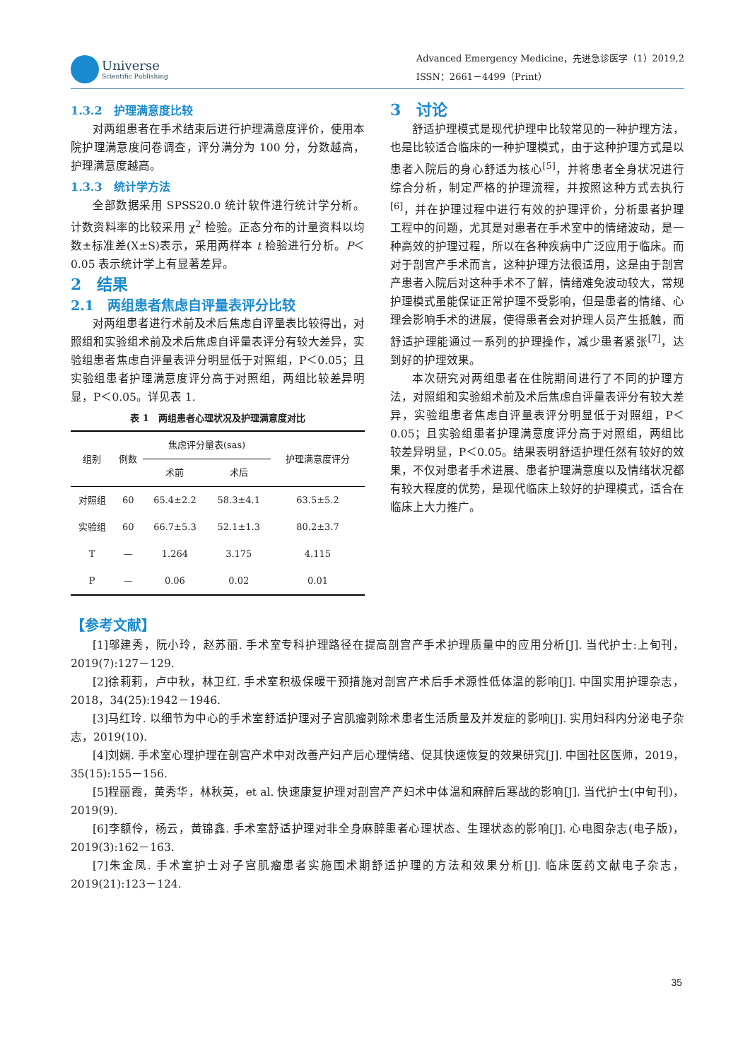Universe
Scientific Publishing
Advanced Emergency Medicine，先进急诊医学（1）2019,2
ISSN：2661－4499（Print）
1.3.2　护理满意度比较
对两组患者在手术结束后进行护理满意度评价，使用本院护理满意度问卷调查，评分满分为 100 分，分数越高，护理满意度越高。
1.3.3　统计学方法
全部数据采用 SPSS20.0 统计软件进行统计学分析。计数资料率的比较采用 χ<sup>2</sup> 检验。正态分布的计量资料以均数±标准差(X±S)表示，采用两样本 t 检验进行分析。P＜0.05 表示统计学上有显著差异。
2　结果
2.1　两组患者焦虑自评量表评分比较
对两组患者进行术前及术后焦虑自评量表比较得出，对照组和实验组术前及术后焦虑自评量表评分有较大差异，实验组患者焦虑自评量表评分明显低于对照组，P＜0.05；且实验组患者护理满意度评分高于对照组，两组比较差异明显，P＜0.05。详见表 1.
表 1　两组患者心理状况及护理满意度对比
| 组别 | 例数 | 焦虑评分量表(sas) | | 护理满意度评分 |
| --- | --- | --- | --- | --- |
| | | 术前 | 术后 | |
| 对照组 | 60 | 65.4±2.2 | 58.3±4.1 | 63.5±5.2 |
| 实验组 | 60 | 66.7±5.3 | 52.1±1.3 | 80.2±3.7 |
| T | — | 1.264 | 3.175 | 4.115 |
| P | — | 0.06 | 0.02 | 0.01 |
3　讨论
舒适护理模式是现代护理中比较常见的一种护理方法，也是比较适合临床的一种护理模式，由于这种护理方式是以患者入院后的身心舒适为核心<sup>[5]</sup>，并将患者全身状况进行综合分析，制定严格的护理流程，并按照这种方式去执行<sup>[6]</sup>，并在护理过程中进行有效的护理评价，分析患者护理工程中的问题，尤其是对患者在手术室中的情绪波动，是一种高效的护理过程，所以在各种疾病中广泛应用于临床。而对于剖宫产手术而言，这种护理方法很适用，这是由于剖宫产患者入院后对这种手术不了解，情绪难免波动较大，常规护理模式虽能保证正常护理不受影响，但是患者的情绪、心理会影响手术的进展，使得患者会对护理人员产生抵触，而舒适护理能通过一系列的护理操作，减少患者紧张<sup>[7]</sup>，达到好的护理效果。
本次研究对两组患者在住院期间进行了不同的护理方法，对照组和实验组术前及术后焦虑自评量表评分有较大差异，实验组患者焦虑自评量表评分明显低于对照组，P＜0.05；且实验组患者护理满意度评分高于对照组，两组比较差异明显，P＜0.05。结果表明舒适护理任然有较好的效果，不仅对患者手术进展、患者护理满意度以及情绪状况都有较大程度的优势，是现代临床上较好的护理模式，适合在临床上大力推广。
【参考文献】
[1]邬建秀，阮小玲，赵苏丽. 手术室专科护理路径在提高剖宫产手术护理质量中的应用分析[J]. 当代护士:上旬刊，2019(7):127－129.
[2]徐莉莉，卢中秋，林卫红. 手术室积极保暖干预措施对剖宫产术后手术源性低体温的影响[J]. 中国实用护理杂志，2018，34(25):1942－1946.
[3]马红玲. 以细节为中心的手术室舒适护理对子宫肌瘤剥除术患者生活质量及并发症的影响[J]. 实用妇科内分泌电子杂志，2019(10).
[4]刘娴. 手术室心理护理在剖宫产术中对改善产妇产后心理情绪、促其快速恢复的效果研究[J]. 中国社区医师，2019，35(15):155－156.
[5]程丽霞，黄秀华，林秋英，et al. 快速康复护理对剖宫产产妇术中体温和麻醉后寒战的影响[J]. 当代护士(中旬刊)，2019(9).
[6]李额伶，杨云，黄锦鑫. 手术室舒适护理对非全身麻醉患者心理状态、生理状态的影响[J]. 心电图杂志(电子版)，2019(3):162－163.
[7]朱金凤. 手术室护士对子宫肌瘤患者实施围术期舒适护理的方法和效果分析[J]. 临床医药文献电子杂志，2019(21):123－124.
35